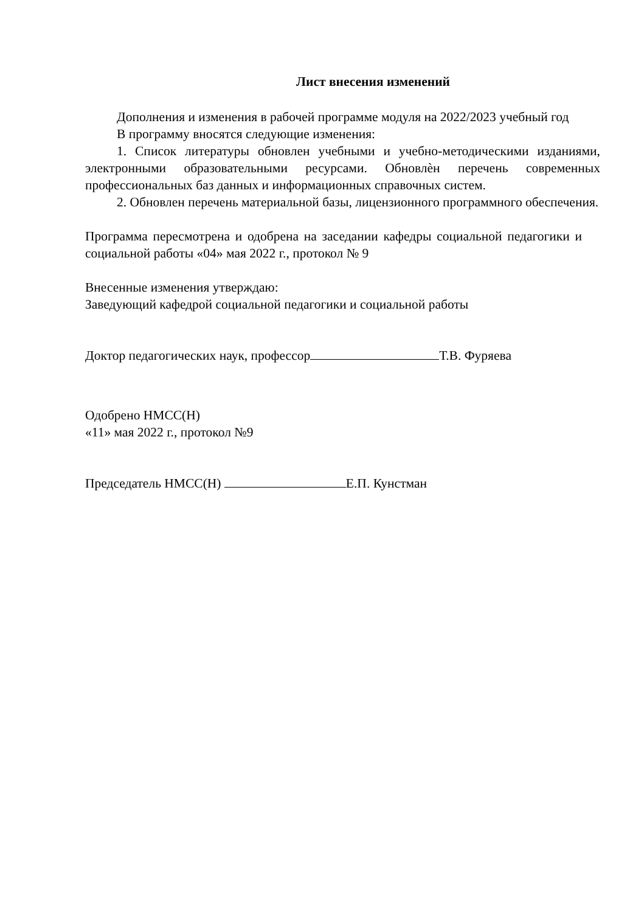Лист внесения изменений
Дополнения и изменения в рабочей программе модуля на 2022/2023 учебный год
В программу вносятся следующие изменения:
1. Список литературы обновлен учебными и учебно-методическими изданиями, электронными образовательными ресурсами. Обновлѐн перечень современных профессиональных баз данных и информационных справочных систем.
2. Обновлен перечень материальной базы, лицензионного программного обеспечения.
Программа пересмотрена и одобрена на заседании кафедры социальной педагогики и социальной работы «04» мая 2022 г., протокол № 9
Внесенные изменения утверждаю:
Заведующий кафедрой социальной педагогики и социальной работы
Доктор педагогических наук, профессор Т.В. Фуряева
Одобрено НМСС(Н)
«11» мая 2022 г., протокол №9
Председатель НМСС(Н) Е.П. Кунстман